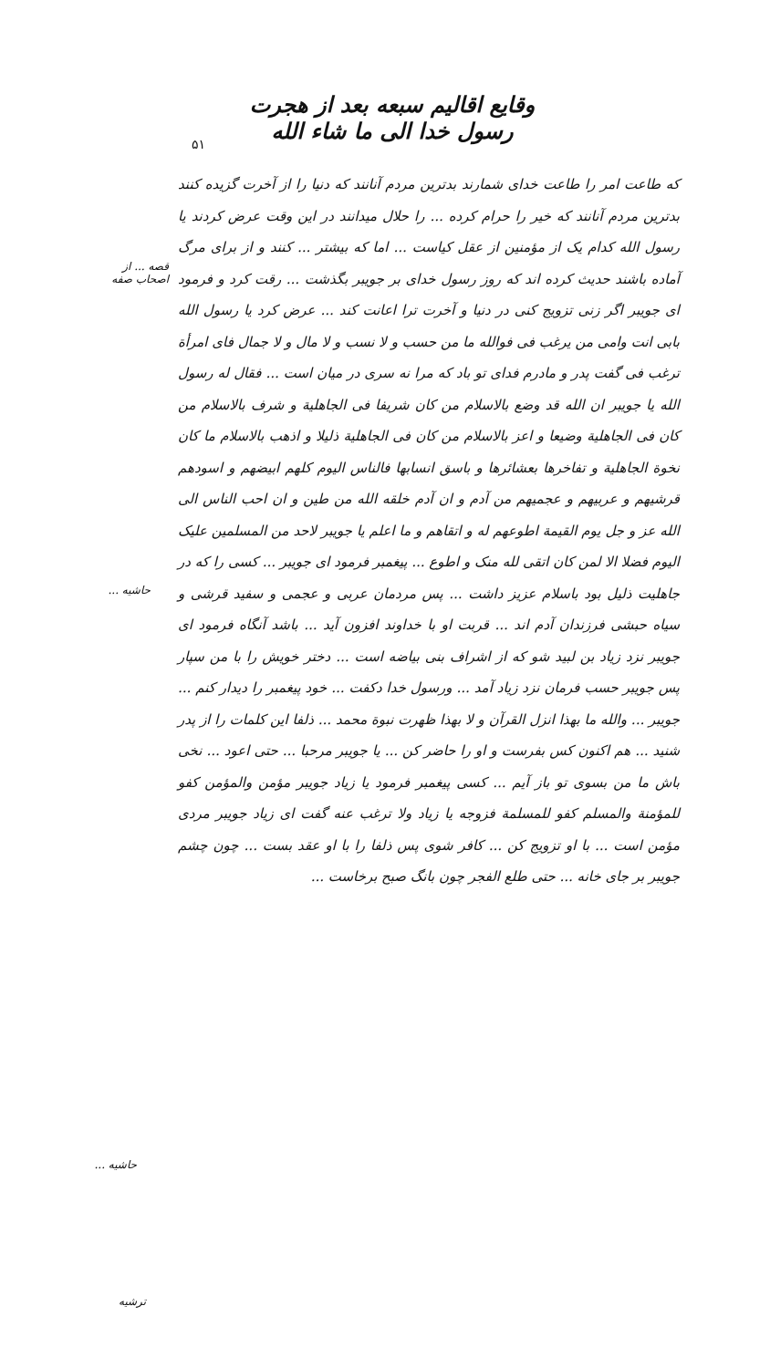وقایع اقالیم سبعه بعد از هجرت رسول خدا الی ما شاء الله
۵۱
قصه ... از اصحاب صفه
که طاعت امر را طاعت خدای شمارند بدترین مردم آنانند که دنیا را از آخرت گزیده کنند بدترین مردم آنانند که خیر را حرام کرده ... را حلال میدانند در این وقت عرض کردند یا رسول الله کدام یک از مؤمنین از عقل کیاست ... اما که بیشتر ... کنند و از برای مرگ آماده باشند حدیث کرده اند که روز رسول خدای بر جویبر بگذشت ... رقت کرد و فرمود ای جویبر اگر زنی تزویج کنی در دنیا و آخرت ترا اعانت کند ... عرض کرد یا رسول الله بابی انت وامی من یرغب فی فوالله ما من حسب و لا نسب و لا مال و لا جمال فای امرأة ترغب فی گفت پدر و مادرم فدای تو باد که مرا نه سری در میان است ... فقال له رسول الله یا جویبر ان الله قد وضع بالاسلام من کان شریفا فی الجاهلیة و شرف بالاسلام من کان فی الجاهلیة وضیعا و اعز بالاسلام من کان فی الجاهلیة ذلیلا و اذهب بالاسلام ما کان نخوة الجاهلیة و تفاخرها بعشائرها و باسق انسابها فالناس الیوم کلهم ابیضهم و اسودهم قرشیهم و عربیهم و عجمیهم من آدم و ان آدم خلقه الله من طین و ان احب الناس الی الله عز و جل یوم القیمة اطوعهم له و اتقاهم و ما اعلم یا جویبر لاحد من المسلمین علیک الیوم فضلا الا لمن کان اتقی لله منک و اطوع ... پیغمبر فرمود ای جویبر ... کسی را که در جاهلیت ذلیل بود باسلام عزیز داشت ... پس مردمان عربی و عجمی و سفید قرشی و سیاه حبشی فرزندان آدم اند ... قربت او با خداوند افزون آید ... باشد آنگاه فرمود ای جویبر نزد زیاد بن لبید شو که از اشراف بنی بیاضه است ... دختر خویش را با من سپار پس جویبر حسب فرمان نزد زیاد آمد ... ورسول خدا دکفت ... خود پیغمبر را دیدار کنم ... جویبر ... والله ما بهذا انزل القرآن و لا بهذا ظهرت نبوة محمد ... ذلفا این کلمات را از پدر شنید ... هم اکنون کس بفرست و او را حاضر کن ... یا جویبر مرحبا ... حتی اعود ... نخی باش ما من بسوی تو باز آیم ... کسی پیغمبر فرمود یا زیاد جویبر مؤمن والمؤمن کفو للمؤمنة والمسلم کفو للمسلمة فزوجه یا زیاد ولا ترغب عنه گفت ای زیاد جویبر مردی مؤمن است ... با او تزویج کن ... کافر شوی پس ذلفا را با او عقد بست ... چون چشم جویبر بر جای خانه ... حتی طلع الفجر چون بانگ صبح برخاست ...
حاشیه ...
حاشیه ...
ترشیه